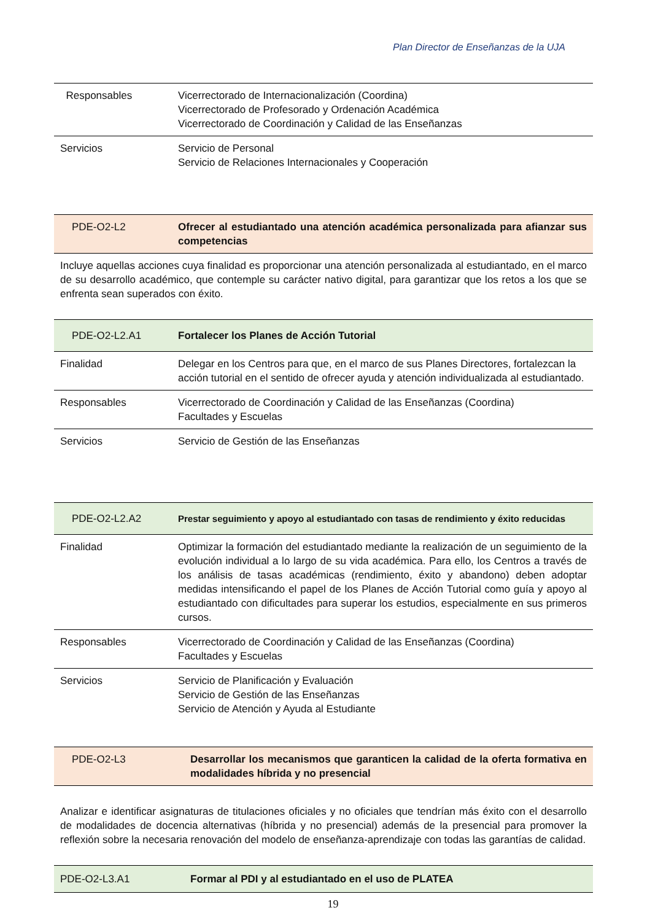Plan Director de Enseñanzas de la UJA
| Responsables | Vicerrectorado de Internacionalización (Coordina) Vicerrectorado de Profesorado y Ordenación Académica Vicerrectorado de Coordinación y Calidad de las Enseñanzas |
| Servicios | Servicio de Personal Servicio de Relaciones Internacionales y Cooperación |
| PDE-O2-L2 | Ofrecer al estudiantado una atención académica personalizada para afianzar sus competencias |
Incluye aquellas acciones cuya finalidad es proporcionar una atención personalizada al estudiantado, en el marco de su desarrollo académico, que contemple su carácter nativo digital, para garantizar que los retos a los que se enfrenta sean superados con éxito.
| PDE-O2-L2.A1 | Fortalecer los Planes de Acción Tutorial |
| Finalidad | Delegar en los Centros para que, en el marco de sus Planes Directores, fortalezcan la acción tutorial en el sentido de ofrecer ayuda y atención individualizada al estudiantado. |
| Responsables | Vicerrectorado de Coordinación y Calidad de las Enseñanzas (Coordina) Facultades y Escuelas |
| Servicios | Servicio de Gestión de las Enseñanzas |
| PDE-O2-L2.A2 | Prestar seguimiento y apoyo al estudiantado con tasas de rendimiento y éxito reducidas |
| Finalidad | Optimizar la formación del estudiantado mediante la realización de un seguimiento de la evolución individual a lo largo de su vida académica. Para ello, los Centros a través de los análisis de tasas académicas (rendimiento, éxito y abandono) deben adoptar medidas intensificando el papel de los Planes de Acción Tutorial como guía y apoyo al estudiantado con dificultades para superar los estudios, especialmente en sus primeros cursos. |
| Responsables | Vicerrectorado de Coordinación y Calidad de las Enseñanzas (Coordina) Facultades y Escuelas |
| Servicios | Servicio de Planificación y Evaluación Servicio de Gestión de las Enseñanzas Servicio de Atención y Ayuda al Estudiante |
| PDE-O2-L3 | Desarrollar los mecanismos que garanticen la calidad de la oferta formativa en modalidades híbrida y no presencial |
Analizar e identificar asignaturas de titulaciones oficiales y no oficiales que tendrían más éxito con el desarrollo de modalidades de docencia alternativas (híbrida y no presencial) además de la presencial para promover la reflexión sobre la necesaria renovación del modelo de enseñanza-aprendizaje con todas las garantías de calidad.
| PDE-O2-L3.A1 | Formar al PDI y al estudiantado en el uso de PLATEA |
19